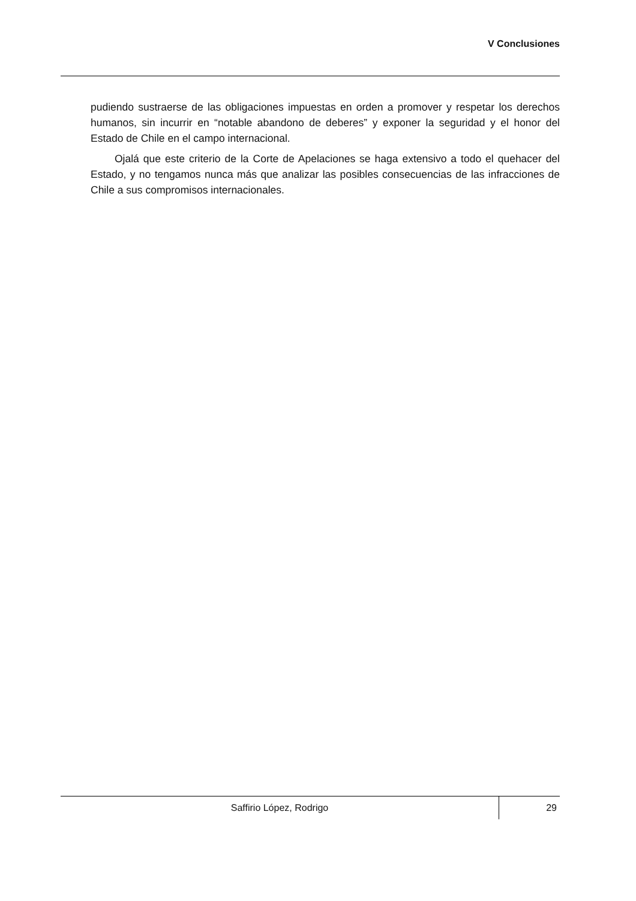V Conclusiones
pudiendo sustraerse de las obligaciones impuestas en orden a promover y respetar los derechos humanos, sin incurrir en “notable abandono de deberes” y exponer la seguridad y el honor del Estado de Chile en el campo internacional.
Ojalá que este criterio de la Corte de Apelaciones se haga extensivo a todo el quehacer del Estado, y no tengamos nunca más que analizar las posibles consecuencias de las infracciones de Chile a sus compromisos internacionales.
Saffirio López, Rodrigo
29